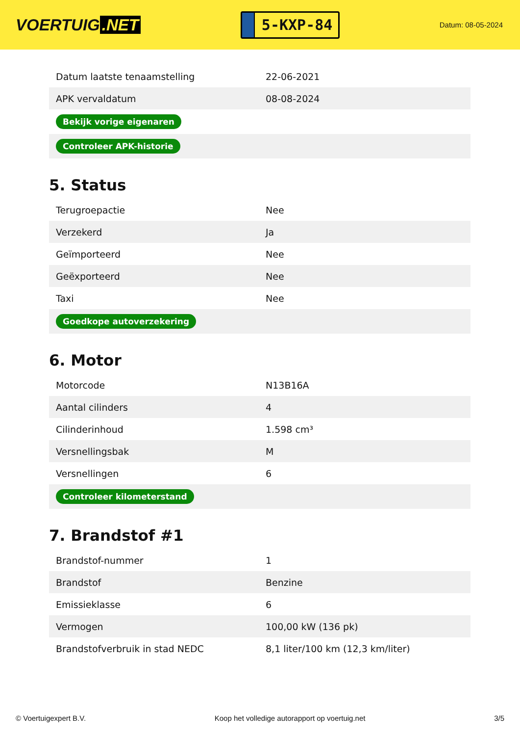VOERTUIG.NET
5-KXP-84
Datum: 08-05-2024
| Datum laatste tenaamstelling | 22-06-2021 |
| APK vervaldatum | 08-08-2024 |
| Bekijk vorige eigenaren | |
| Controleer APK-historie | |
5. Status
| Terugroepactie | Nee |
| Verzekerd | Ja |
| Geïmporteerd | Nee |
| Geëxporteerd | Nee |
| Taxi | Nee |
| Goedkope autoverzekering | |
6. Motor
| Motorcode | N13B16A |
| Aantal cilinders | 4 |
| Cilinderinhoud | 1.598 cm³ |
| Versnellingsbak | M |
| Versnellingen | 6 |
| Controleer kilometerstand | |
7. Brandstof #1
| Brandstof-nummer | 1 |
| Brandstof | Benzine |
| Emissieklasse | 6 |
| Vermogen | 100,00 kW (136 pk) |
| Brandstofverbruik in stad NEDC | 8,1 liter/100 km (12,3 km/liter) |
© Voertuigexpert B.V. Koop het volledige autorapport op voertuig.net 3/5